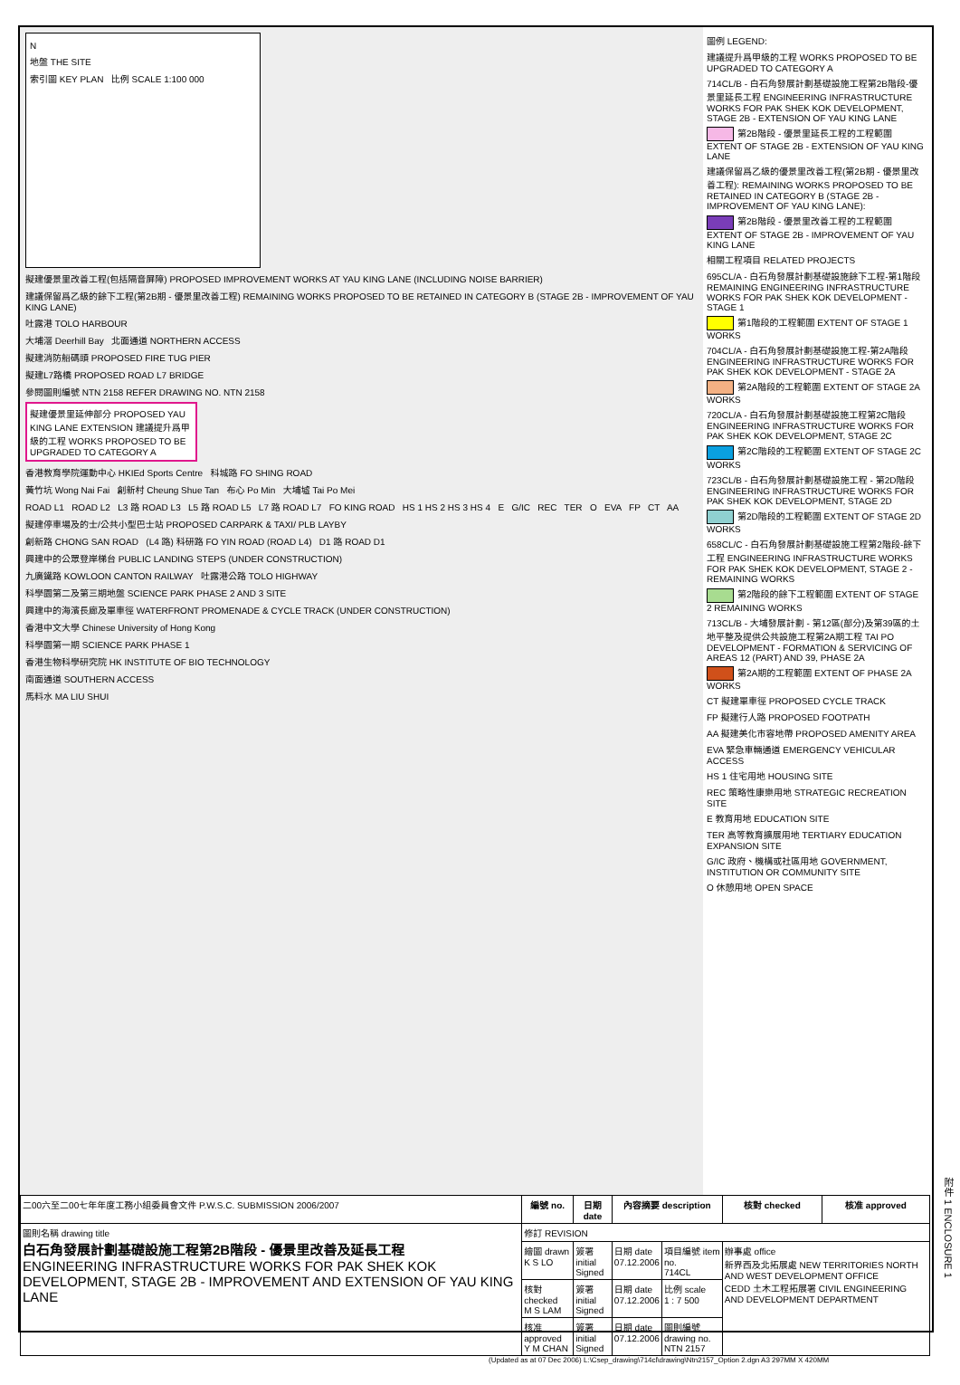N
地盤 THE SITE
索引圖 KEY PLAN 比例 SCALE 1:100 000
擬建優景里改善工程(包括隔音屏障) PROPOSED IMPROVEMENT WORKS AT YAU KING LANE (INCLUDING NOISE BARRIER)
建議保留爲乙級的餘下工程(第2B期 - 優景里改善工程) REMAINING WORKS PROPOSED TO BE RETAINED IN CATEGORY B (STAGE 2B - IMPROVEMENT OF YAU KING LANE)
吐露港 TOLO HARBOUR
大埔滘 Deerhill Bay 北面通道 NORTHERN ACCESS
擬建消防船碼頭 PROPOSED FIRE TUG PIER
擬建L7路橋 PROPOSED ROAD L7 BRIDGE
參閱圖則編號 NTN 2158 REFER DRAWING NO. NTN 2158
擬建優景里延伸部分 PROPOSED YAU KING LANE EXTENSION 建議提升爲甲級的工程 WORKS PROPOSED TO BE UPGRADED TO CATEGORY A
香港教育學院運動中心 HKIEd Sports Centre 科城路 FO SHING ROAD
黃竹坑 Wong Nai Fai 創新村 Cheung Shue Tan 布心 Po Min 大埔墟 Tai Po Mei
ROAD L1 ROAD L2 L3 路 ROAD L3 L5 路 ROAD L5 L7 路 ROAD L7 FO KING ROAD HS 1 HS 2 HS 3 HS 4 E G/IC REC TER O EVA FP CT AA
擬建停車場及的士/公共小型巴士站 PROPOSED CARPARK & TAXI/ PLB LAYBY
創新路 CHONG SAN ROAD (L4 路) 科研路 FO YIN ROAD (ROAD L4) D1 路 ROAD D1
興建中的公眾登岸梯台 PUBLIC LANDING STEPS (UNDER CONSTRUCTION)
九廣鐵路 KOWLOON CANTON RAILWAY 吐露港公路 TOLO HIGHWAY
科學園第二及第三期地盤 SCIENCE PARK PHASE 2 AND 3 SITE
興建中的海濱長廊及單車徑 WATERFRONT PROMENADE & CYCLE TRACK (UNDER CONSTRUCTION)
香港中文大學 Chinese University of Hong Kong
科學園第一期 SCIENCE PARK PHASE 1
香港生物科學研究院 HK INSTITUTE OF BIO TECHNOLOGY
南面通道 SOUTHERN ACCESS
馬料水 MA LIU SHUI
圖例 LEGEND:
建議提升爲甲級的工程 WORKS PROPOSED TO BE UPGRADED TO CATEGORY A
714CL/B - 白石角發展計劃基礎設施工程第2B階段-優景里延長工程 ENGINEERING INFRASTRUCTURE WORKS FOR PAK SHEK KOK DEVELOPMENT, STAGE 2B - EXTENSION OF YAU KING LANE
第2B階段 - 優景里延長工程的工程範圍 EXTENT OF STAGE 2B - EXTENSION OF YAU KING LANE
建議保留爲乙級的優景里改善工程(第2B期 - 優景里改善工程): REMAINING WORKS PROPOSED TO BE RETAINED IN CATEGORY B (STAGE 2B - IMPROVEMENT OF YAU KING LANE):
第2B階段 - 優景里改善工程的工程範圍 EXTENT OF STAGE 2B - IMPROVEMENT OF YAU KING LANE
相關工程項目 RELATED PROJECTS
695CL/A - 白石角發展計劃基礎設施餘下工程-第1階段 REMAINING ENGINEERING INFRASTRUCTURE WORKS FOR PAK SHEK KOK DEVELOPMENT - STAGE 1
第1階段的工程範圍 EXTENT OF STAGE 1 WORKS
704CL/A - 白石角發展計劃基礎設施工程-第2A階段 ENGINEERING INFRASTRUCTURE WORKS FOR PAK SHEK KOK DEVELOPMENT - STAGE 2A
第2A階段的工程範圍 EXTENT OF STAGE 2A WORKS
720CL/A - 白石角發展計劃基礎設施工程第2C階段 ENGINEERING INFRASTRUCTURE WORKS FOR PAK SHEK KOK DEVELOPMENT, STAGE 2C
第2C階段的工程範圍 EXTENT OF STAGE 2C WORKS
723CL/B - 白石角發展計劃基礎設施工程 - 第2D階段 ENGINEERING INFRASTRUCTURE WORKS FOR PAK SHEK KOK DEVELOPMENT, STAGE 2D
第2D階段的工程範圍 EXTENT OF STAGE 2D WORKS
658CL/C - 白石角發展計劃基礎設施工程第2階段-餘下工程 ENGINEERING INFRASTRUCTURE WORKS FOR PAK SHEK KOK DEVELOPMENT, STAGE 2 - REMAINING WORKS
第2階段的餘下工程範圍 EXTENT OF STAGE 2 REMAINING WORKS
713CL/B - 大埔發展計劃 - 第12區(部分)及第39區的土地平整及提供公共設施工程第2A期工程 TAI PO DEVELOPMENT - FORMATION & SERVICING OF AREAS 12 (PART) AND 39, PHASE 2A
第2A期的工程範圍 EXTENT OF PHASE 2A WORKS
CT 擬建單車徑 PROPOSED CYCLE TRACK
FP 擬建行人路 PROPOSED FOOTPATH
AA 擬建美化市容地帶 PROPOSED AMENITY AREA
EVA 緊急車輛通道 EMERGENCY VEHICULAR ACCESS
HS 1 住宅用地 HOUSING SITE
REC 策略性康樂用地 STRATEGIC RECREATION SITE
E 教育用地 EDUCATION SITE
TER 高等教育擴展用地 TERTIARY EDUCATION EXPANSION SITE
G/IC 政府、機構或社區用地 GOVERNMENT, INSTITUTION OR COMMUNITY SITE
O 休憩用地 OPEN SPACE
| 二00六至二00七年年度工務小組委員會文件 P.W.S.C. SUBMISSION 2006/2007 | 編號 no. | 日期 date | 內容摘要 description | | 核對 checked | 核准 approved |
| 圖則名稱 drawing title 白石角發展計劃基礎設施工程第2B階段 - 優景里改善及延長工程 ENGINEERING INFRASTRUCTURE WORKS FOR PAK SHEK KOK DEVELOPMENT, STAGE 2B - IMPROVEMENT AND EXTENSION OF YAU KING LANE | 修訂 REVISION | | | | | |
| | 繪圖 drawn K S LO | 簽署 initial Signed | 日期 date 07.12.2006 | 項目編號 item no. 714CL | 辦事處 office 新界西及北拓展處 NEW TERRITORIES NORTH AND WEST DEVELOPMENT OFFICE CEDD 土木工程拓展署 CIVIL ENGINEERING AND DEVELOPMENT DEPARTMENT | |
| | 核對 checked M S LAM | 簽署 initial Signed | 日期 date 07.12.2006 | 比例 scale 1 : 7 500 | | |
| | 核准 approved Y M CHAN | 簽署 initial Signed | 日期 date 07.12.2006 | 圖則編號 drawing no. NTN 2157 | | |
(Updated as at 07 Dec 2006) L:\Csep_drawing\714cl\drawing\Ntn2157_Option 2.dgn A3 297MM X 420MM
附件 1 ENCLOSURE 1